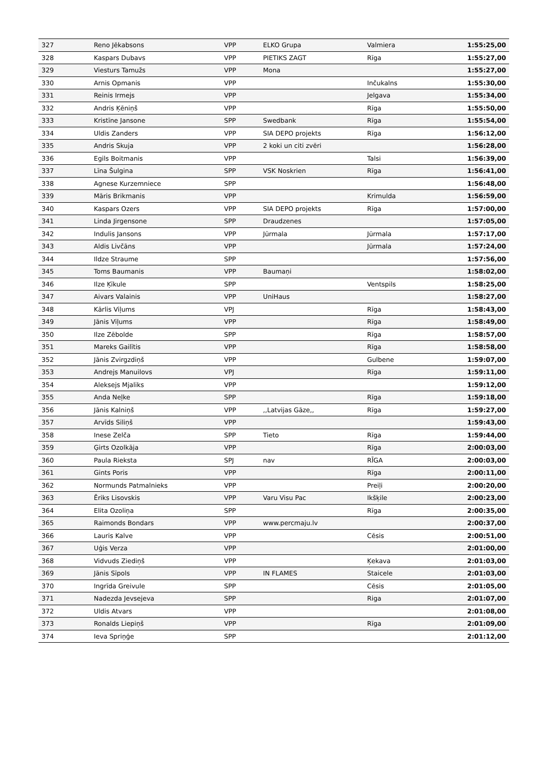| 327 | Reno Jēkabsons | VPP | ELKO Grupa | Valmiera | 1:55:25,00 |
| 328 | Kaspars Dubavs | VPP | PIETIKS ZAGT | Rīga | 1:55:27,00 |
| 329 | Viesturs Tamužs | VPP | Mona | | 1:55:27,00 |
| 330 | Arnis Opmanis | VPP | | Inčukalns | 1:55:30,00 |
| 331 | Reinis Irmejs | VPP | | Jelgava | 1:55:34,00 |
| 332 | Andris Ķēniņš | VPP | | Rīga | 1:55:50,00 |
| 333 | Kristīne Jansone | SPP | Swedbank | Rīga | 1:55:54,00 |
| 334 | Uldis Zanders | VPP | SIA DEPO projekts | Rīga | 1:56:12,00 |
| 335 | Andris Skuja | VPP | 2 koki un citi zvēri | | 1:56:28,00 |
| 336 | Egils Boitmanis | VPP | | Talsi | 1:56:39,00 |
| 337 | Līna Šulgina | SPP | VSK Noskrien | Rīga | 1:56:41,00 |
| 338 | Agnese Kurzemniece | SPP | | | 1:56:48,00 |
| 339 | Māris Brikmanis | VPP | | Krimulda | 1:56:59,00 |
| 340 | Kaspars Ozers | VPP | SIA DEPO projekts | Rīga | 1:57:00,00 |
| 341 | Linda Jirgensone | SPP | Draudzenes | | 1:57:05,00 |
| 342 | Indulis Jansons | VPP | Jūrmala | Jūrmala | 1:57:17,00 |
| 343 | Aldis Livčāns | VPP | | Jūrmala | 1:57:24,00 |
| 344 | Ildze Straume | SPP | | | 1:57:56,00 |
| 345 | Toms Baumanis | VPP | Baumaņi | | 1:58:02,00 |
| 346 | Ilze Ķīkule | SPP | | Ventspils | 1:58:25,00 |
| 347 | Aivars Valainis | VPP | UniHaus | | 1:58:27,00 |
| 348 | Kārlis Viļums | VPJ | | Rīga | 1:58:43,00 |
| 349 | Jānis Viļums | VPP | | Rīga | 1:58:49,00 |
| 350 | Ilze Zēbolde | SPP | | Rīga | 1:58:57,00 |
| 351 | Mareks Gailītis | VPP | | Rīga | 1:58:58,00 |
| 352 | Jānis Zvirgzdiņš | VPP | | Gulbene | 1:59:07,00 |
| 353 | Andrejs Manuilovs | VPJ | | Rīga | 1:59:11,00 |
| 354 | Aleksejs Mjaliks | VPP | | | 1:59:12,00 |
| 355 | Anda Neļke | SPP | | Rīga | 1:59:18,00 |
| 356 | Jānis Kalniņš | VPP | ,,Latvijas Gāze,, | Rīga | 1:59:27,00 |
| 357 | Arvīds Siliņš | VPP | | | 1:59:43,00 |
| 358 | Inese Zelča | SPP | Tieto | Rīga | 1:59:44,00 |
| 359 | Ģirts Ozolkāja | VPP | | Rīga | 2:00:03,00 |
| 360 | Paula Rieksta | SPJ | nav | RĪGA | 2:00:03,00 |
| 361 | Gints Poris | VPP | | Rīga | 2:00:11,00 |
| 362 | Normunds Patmalnieks | VPP | | Preiļi | 2:00:20,00 |
| 363 | Ēriks Lisovskis | VPP | Varu Visu Pac | Ikšķile | 2:00:23,00 |
| 364 | Elita Ozoliņa | SPP | | Rīga | 2:00:35,00 |
| 365 | Raimonds Bondars | VPP | www.percmaju.lv | | 2:00:37,00 |
| 366 | Lauris Kalve | VPP | | Cēsis | 2:00:51,00 |
| 367 | Uģis Verza | VPP | | | 2:01:00,00 |
| 368 | Vidvuds Ziediņš | VPP | | Ķekava | 2:01:03,00 |
| 369 | Jānis Sīpols | VPP | IN FLAMES | Staicele | 2:01:03,00 |
| 370 | Ingrīda Greivule | SPP | | Cēsis | 2:01:05,00 |
| 371 | Nadezda Jevsejeva | SPP | | Riga | 2:01:07,00 |
| 372 | Uldis Atvars | VPP | | | 2:01:08,00 |
| 373 | Ronalds Liepiņš | VPP | | Rīga | 2:01:09,00 |
| 374 | Ieva Spriņģe | SPP | | | 2:01:12,00 |